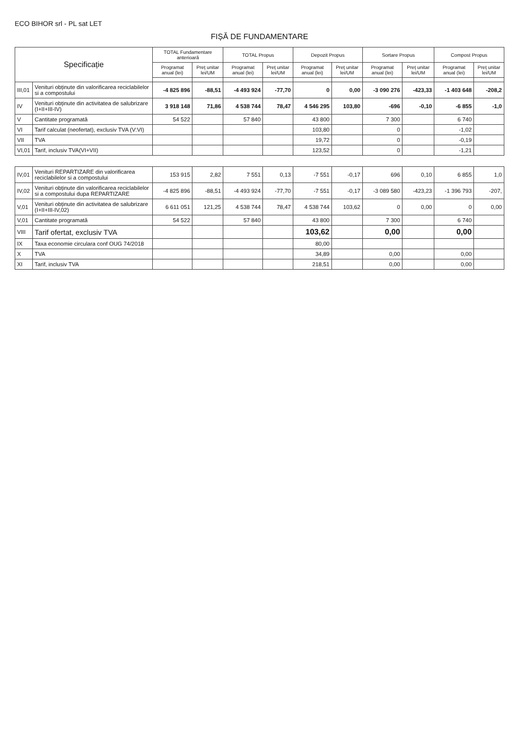ECO BIHOR srl - PL sat LET
FIȘĂ DE FUNDAMENTARE
| Specificație | | TOTAL Fundamentare anterioară | | TOTAL Propus | | Depozit Propus | | Sortare Propus | | Compost Propus | |
| --- | --- | --- | --- | --- | --- | --- | --- | --- | --- | --- | --- |
| | | Programat anual (lei) | Preț unitar lei/UM | Programat anual (lei) | Preț unitar lei/UM | Programat anual (lei) | Preț unitar lei/UM | Programat anual (lei) | Preț unitar lei/UM | Programat anual (lei) | Preț unitar lei/UM |
| III,01 | Venituri obținute din valorificarea reciclabilelor si a compostului | -4 825 896 | -88,51 | -4 493 924 | -77,70 | 0 | 0,00 | -3 090 276 | -423,33 | -1 403 648 | -208,2 |
| IV | Venituri obținute din activitatea de salubrizare (I+II+III-IV) | 3 918 148 | 71,86 | 4 538 744 | 78,47 | 4 546 295 | 103,80 | -696 | -0,10 | -6 855 | -1,0 |
| V | Cantitate programată | 54 522 | | 57 840 | | 43 800 | | 7 300 | | 6 740 | |
| VI | Tarif calculat (neofertat), exclusiv TVA (V:VI) | | | | | 103,80 | | 0 | | -1,02 | |
| VII | TVA | | | | | 19,72 | | 0 | | -0,19 | |
| VI,01 | Tarif, inclusiv TVA(VI+VII) | | | | | 123,52 | | 0 | | -1,21 | |
| IV,01 | Venituri REPARTIZARE din valorificarea reciclabilelor si a compostului | 153 915 | 2,82 | 7 551 | 0,13 | -7 551 | -0,17 | 696 | 0,10 | 6 855 | 1,0 |
| IV,02 | Venituri obținute din valorificarea reciclabilelor si a compostului dupa REPARTIZARE | -4 825 896 | -88,51 | -4 493 924 | -77,70 | -7 551 | -0,17 | -3 089 580 | -423,23 | -1 396 793 | -207, |
| V,01 | Venituri obținute din activitatea de salubrizare (I+II+III-IV,02) | 6 611 051 | 121,25 | 4 538 744 | 78,47 | 4 538 744 | 103,62 | 0 | 0,00 | 0 | 0,00 |
| V,01 | Cantitate programată | 54 522 | | 57 840 | | 43 800 | | 7 300 | | 6 740 | |
| VIII | Tarif ofertat, exclusiv TVA | | | | | 103,62 | | 0,00 | | 0,00 | |
| IX | Taxa economie circulara conf OUG 74/2018 | | | | | 80,00 | | | | | |
| X | TVA | | | | | 34,89 | | 0,00 | | 0,00 | |
| XI | Tarif, inclusiv TVA | | | | | 218,51 | | 0,00 | | 0,00 | |